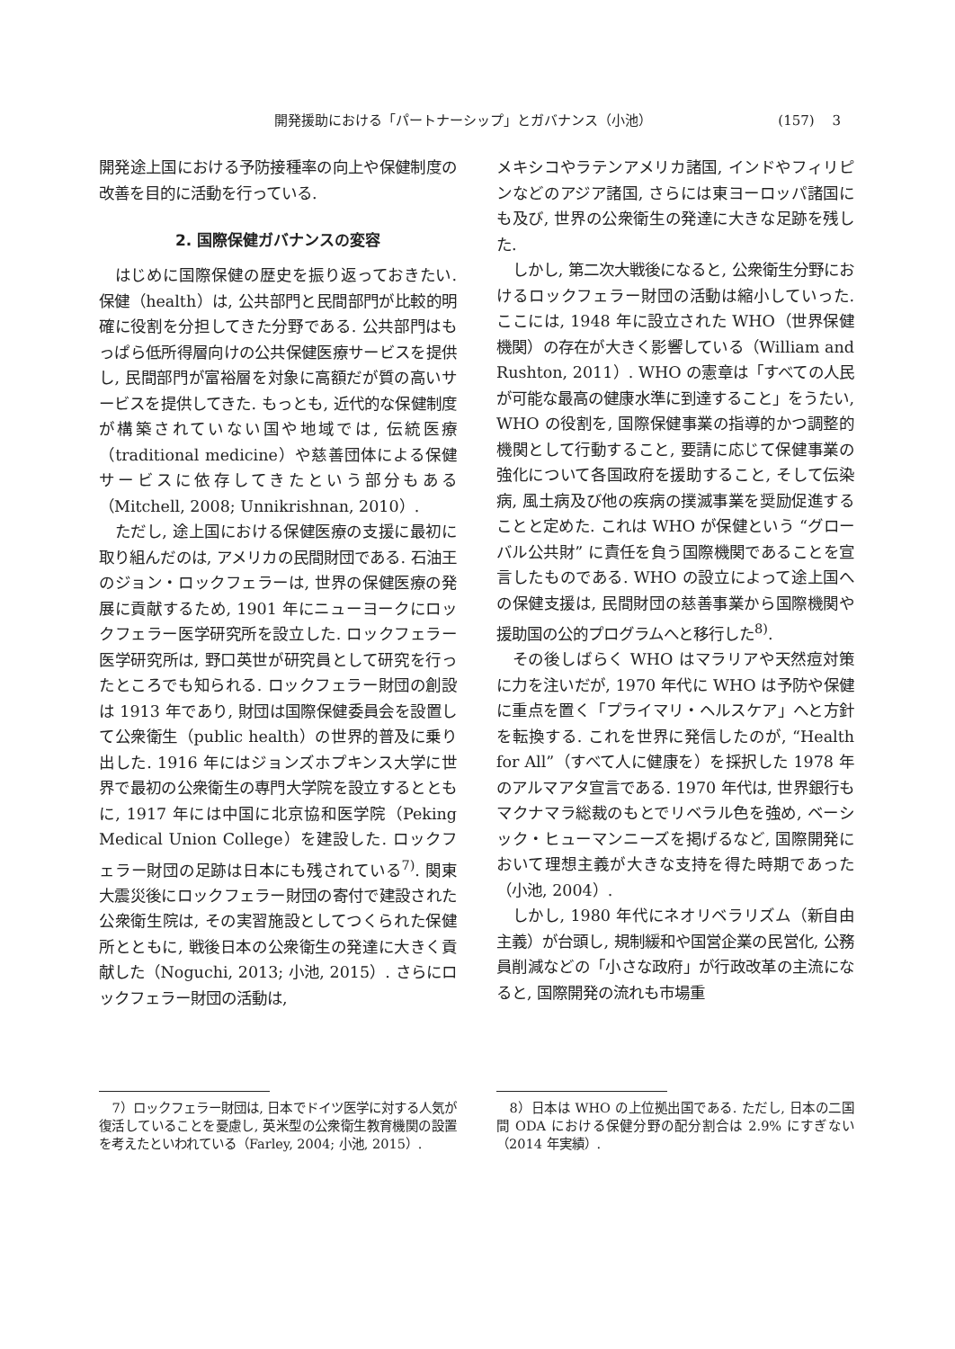開発援助における「パートナーシップ」とガバナンス（小池） (157)　 3
開発途上国における予防接種率の向上や保健制度の改善を目的に活動を行っている.
2. 国際保健ガバナンスの変容
はじめに国際保健の歴史を振り返っておきたい. 保健（health）は, 公共部門と民間部門が比較的明確に役割を分担してきた分野である. 公共部門はもっぱら低所得層向けの公共保健医療サービスを提供し, 民間部門が富裕層を対象に高額だが質の高いサービスを提供してきた. もっとも, 近代的な保健制度が構築されていない国や地域では, 伝統医療（traditional medicine）や慈善団体による保健サービスに依存してきたという部分もある（Mitchell, 2008; Unnikrishnan, 2010）.
ただし, 途上国における保健医療の支援に最初に取り組んだのは, アメリカの民間財団である. 石油王のジョン・ロックフェラーは, 世界の保健医療の発展に貢献するため, 1901 年にニューヨークにロックフェラー医学研究所を設立した. ロックフェラー医学研究所は, 野口英世が研究員として研究を行ったところでも知られる. ロックフェラー財団の創設は 1913 年であり, 財団は国際保健委員会を設置して公衆衛生（public health）の世界的普及に乗り出した. 1916 年にはジョンズホプキンス大学に世界で最初の公衆衛生の専門大学院を設立するとともに, 1917 年には中国に北京協和医学院（Peking Medical Union College）を建設した. ロックフェラー財団の足跡は日本にも残されている<sup>7)</sup>. 関東大震災後にロックフェラー財団の寄付で建設された公衆衛生院は, その実習施設としてつくられた保健所とともに, 戦後日本の公衆衛生の発達に大きく貢献した（Noguchi, 2013; 小池, 2015）. さらにロックフェラー財団の活動は,
7）ロックフェラー財団は, 日本でドイツ医学に対する人気が復活していることを憂慮し, 英米型の公衆衛生教育機関の設置を考えたといわれている（Farley, 2004; 小池, 2015）.
メキシコやラテンアメリカ諸国, インドやフィリピンなどのアジア諸国, さらには東ヨーロッパ諸国にも及び, 世界の公衆衛生の発達に大きな足跡を残した.
しかし, 第二次大戦後になると, 公衆衛生分野におけるロックフェラー財団の活動は縮小していった. ここには, 1948 年に設立された WHO（世界保健機関）の存在が大きく影響している（William and Rushton, 2011）. WHO の憲章は「すべての人民が可能な最高の健康水準に到達すること」をうたい, WHO の役割を, 国際保健事業の指導的かつ調整的機関として行動すること, 要請に応じて保健事業の強化について各国政府を援助すること, そして伝染病, 風土病及び他の疾病の撲滅事業を奨励促進することと定めた. これは WHO が保健という “グローバル公共財” に責任を負う国際機関であることを宣言したものである. WHO の設立によって途上国への保健支援は, 民間財団の慈善事業から国際機関や援助国の公的プログラムへと移行した<sup>8)</sup>.
その後しばらく WHO はマラリアや天然痘対策に力を注いだが, 1970 年代に WHO は予防や保健に重点を置く「プライマリ・ヘルスケア」へと方針を転換する. これを世界に発信したのが, “Health for All”（すべて人に健康を）を採択した 1978 年のアルマアタ宣言である. 1970 年代は, 世界銀行もマクナマラ総裁のもとでリベラル色を強め, ベーシック・ヒューマンニーズを掲げるなど, 国際開発において理想主義が大きな支持を得た時期であった（小池, 2004）.
しかし, 1980 年代にネオリベラリズム（新自由主義）が台頭し, 規制緩和や国営企業の民営化, 公務員削減などの「小さな政府」が行政改革の主流になると, 国際開発の流れも市場重
8）日本は WHO の上位拠出国である. ただし, 日本の二国間 ODA における保健分野の配分割合は 2.9% にすぎない（2014 年実績）.